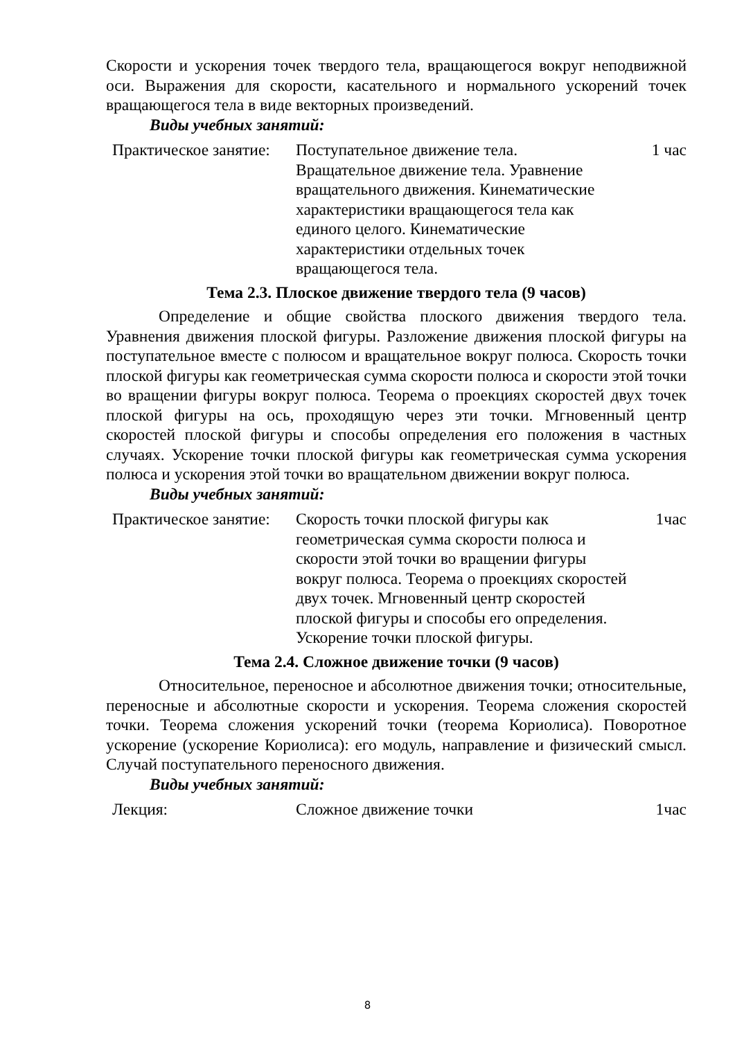Скорости и ускорения точек твердого тела, вращающегося вокруг неподвижной оси. Выражения для скорости, касательного и нормального ускорений точек вращающегося тела в виде векторных произведений.
Виды учебных занятий:
| Практическое занятие: | Поступательное движение тела. Вращательное движение тела. Уравнение вращательного движения. Кинематические характеристики вращающегося тела как единого целого. Кинематические характеристики отдельных точек вращающегося тела. | 1 час |
Тема 2.3. Плоское движение твердого тела (9 часов)
Определение и общие свойства плоского движения твердого тела. Уравнения движения плоской фигуры. Разложение движения плоской фигуры на поступательное вместе с полюсом и вращательное вокруг полюса. Скорость точки плоской фигуры как геометрическая сумма скорости полюса и скорости этой точки во вращении фигуры вокруг полюса. Теорема о проекциях скоростей двух точек плоской фигуры на ось, проходящую через эти точки. Мгновенный центр скоростей плоской фигуры и способы определения его положения в частных случаях. Ускорение точки плоской фигуры как геометрическая сумма ускорения полюса и ускорения этой точки во вращательном движении вокруг полюса.
Виды учебных занятий:
| Практическое занятие: | Скорость точки плоской фигуры как геометрическая сумма скорости полюса и скорости этой точки во вращении фигуры вокруг полюса. Теорема о проекциях скоростей двух точек. Мгновенный центр скоростей плоской фигуры и способы его определения. Ускорение точки плоской фигуры. | 1час |
Тема 2.4. Сложное движение точки (9 часов)
Относительное, переносное и абсолютное движения точки; относительные, переносные и абсолютные скорости и ускорения. Теорема сложения скоростей точки. Теорема сложения ускорений точки (теорема Кориолиса). Поворотное ускорение (ускорение Кориолиса): его модуль, направление и физический смысл. Случай поступательного переносного движения.
Виды учебных занятий:
| Лекция: | Сложное движение точки | 1час |
8